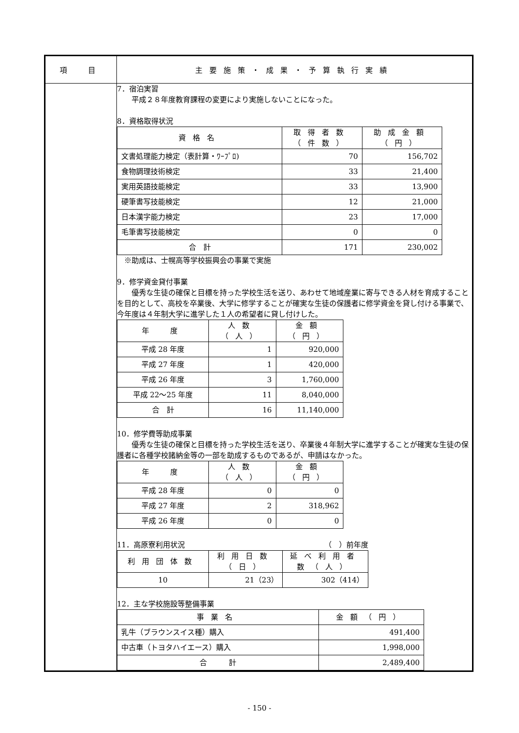| 項 目 | 主要施策・成果・予算執行実績 |
| --- | --- |
| | 7．宿泊実習 平成２８年度教育課程の変更により実施しないことになった。 8．資格取得状況 / 資格名 / 取得者数（件数） / 助成金額（円） / / --- / --- / --- / / 文書処理能力検定（表計算・ﾜｰﾌﾟﾛ) / 70 / 156,702 / / 食物調理技術検定 / 33 / 21,400 / / 実用英語技能検定 / 33 / 13,900 / / 硬筆書写技能検定 / 12 / 21,000 / / 日本漢字能力検定 / 23 / 17,000 / / 毛筆書写技能検定 / 0 / 0 / / 合 計 / 171 / 230,002 / ※助成は、士幌高等学校振興会の事業で実施 9．修学資金貸付事業 優秀な生徒の確保と目標を持った学校生活を送り、あわせて地域産業に寄与できる人材を育成することを目的として、高校を卒業後、大学に修学することが確実な生徒の保護者に修学資金を貸し付ける事業で、今年度は４年制大学に進学した１人の希望者に貸し付けした。 / 年 度 / 人数（人） / 金額（円） / / --- / --- / --- / / 平成 28 年度 / 1 / 920,000 / / 平成 27 年度 / 1 / 420,000 / / 平成 26 年度 / 3 / 1,760,000 / / 平成 22～25 年度 / 11 / 8,040,000 / / 合 計 / 16 / 11,140,000 / 10．修学費等助成事業 優秀な生徒の確保と目標を持った学校生活を送り、卒業後４年制大学に進学することが確実な生徒の保護者に各種学校諸納金等の一部を助成するものであるが、申請はなかった。 / 年 度 / 人数（人） / 金額（円） / / --- / --- / --- / / 平成 28 年度 / 0 / 0 / / 平成 27 年度 / 2 / 318,962 / / 平成 26 年度 / 0 / 0 / 11．高原寮利用状況 （ ）前年度 / 利用団体数 / 利用日数（日） / 延べ利用者数（人） / / --- / --- / --- / / 10 / 21（23） / 302（414） / 12．主な学校施設等整備事業 / 事業名 / 金額（円） / / --- / --- / / 乳牛（ブラウンスイス種）購入 / 491,400 / / 中古車（トヨタハイエース）購入 / 1,998,000 / / 合 計 / 2,489,400 / |
- 150 -